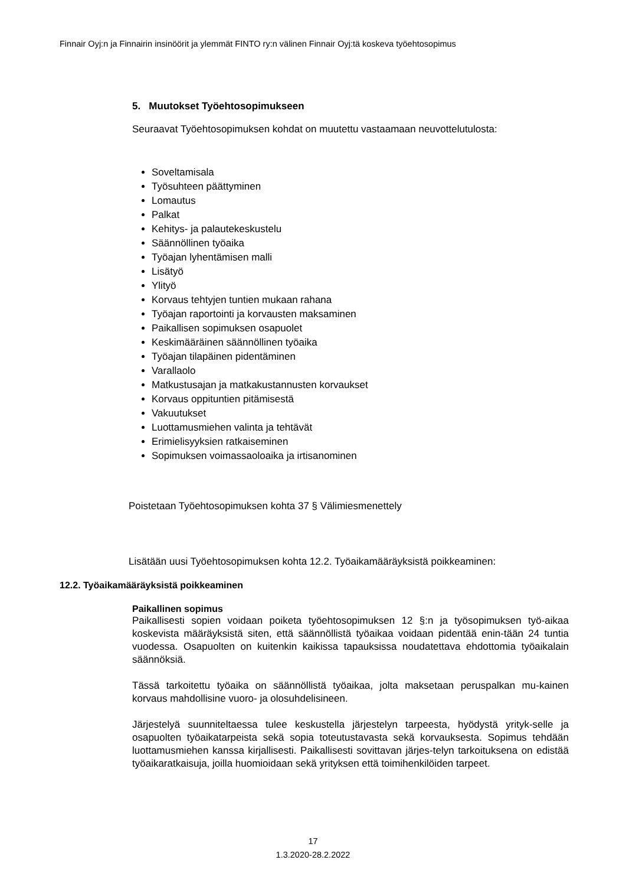Finnair Oyj:n ja Finnairin insinöörit ja ylemmät FINTO ry:n välinen Finnair Oyj:tä koskeva työehtosopimus
5. Muutokset Työehtosopimukseen
Seuraavat Työehtosopimuksen kohdat on muutettu vastaamaan neuvottelutulosta:
Soveltamisala
Työsuhteen päättyminen
Lomautus
Palkat
Kehitys- ja palautekeskustelu
Säännöllinen työaika
Työajan lyhentämisen malli
Lisätyö
Ylityö
Korvaus tehtyjen tuntien mukaan rahana
Työajan raportointi ja korvausten maksaminen
Paikallisen sopimuksen osapuolet
Keskimääräinen säännöllinen työaika
Työajan tilapäinen pidentäminen
Varallaolo
Matkustusajan ja matkakustannusten korvaukset
Korvaus oppituntien pitämisestä
Vakuutukset
Luottamusmiehen valinta ja tehtävät
Erimielisyyksien ratkaiseminen
Sopimuksen voimassaoloaika ja irtisanominen
Poistetaan Työehtosopimuksen kohta 37 § Välimiesmenettely
Lisätään uusi Työehtosopimuksen kohta 12.2. Työaikamääräyksistä poikkeaminen:
12.2. Työaikamääräyksistä poikkeaminen
Paikallinen sopimus
Paikallisesti sopien voidaan poiketa työehtosopimuksen 12 §:n ja työsopimuksen työ-aikaa koskevista määräyksistä siten, että säännöllistä työaikaa voidaan pidentää enin-tään 24 tuntia vuodessa. Osapuolten on kuitenkin kaikissa tapauksissa noudatettava ehdottomia työaikalain säännöksiä.
Tässä tarkoitettu työaika on säännöllistä työaikaa, jolta maksetaan peruspalkan mu-kainen korvaus mahdollisine vuoro- ja olosuhdelisineen.
Järjestelyä suunniteltaessa tulee keskustella järjestelyn tarpeesta, hyödystä yrityk-selle ja osapuolten työaikatarpeista sekä sopia toteutustavasta sekä korvauksesta. Sopimus tehdään luottamusmiehen kanssa kirjallisesti. Paikallisesti sovittavan järjes-telyn tarkoituksena on edistää työaikaratkaisuja, joilla huomioidaan sekä yrityksen että toimihenkilöiden tarpeet.
17
1.3.2020-28.2.2022